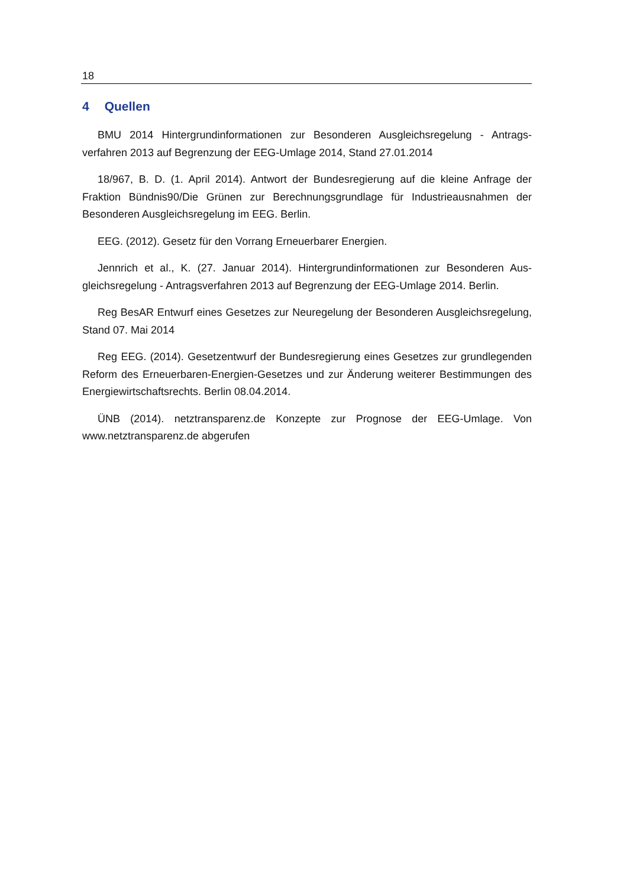18
4 Quellen
BMU 2014 Hintergrundinformationen zur Besonderen Ausgleichsregelung - Antrags­verfahren 2013 auf Begrenzung der EEG-Umlage 2014, Stand 27.01.2014
18/967, B. D. (1. April 2014). Antwort der Bundesregierung auf die kleine Anfrage der Fraktion Bündnis90/Die Grünen zur Berechnungsgrundlage für Industrieausnahmen der Besonderen Ausgleichsregelung im EEG. Berlin.
EEG. (2012). Gesetz für den Vorrang Erneuerbarer Energien.
Jennrich et al., K. (27. Januar 2014). Hintergrundinformationen zur Besonderen Aus­gleichsregelung - Antragsverfahren 2013 auf Begrenzung der EEG-Umlage 2014. Berlin.
Reg BesAR Entwurf eines Gesetzes zur Neuregelung der Besonderen Ausgleichs­regelung, Stand 07. Mai 2014
Reg EEG. (2014). Gesetzentwurf der Bundesregierung eines Gesetzes zur grundle­genden Reform des Erneuerbaren-Energien-Gesetzes und zur Änderung weiterer Best­immungen des Energiewirtschaftsrechts. Berlin 08.04.2014.
ÜNB (2014). netztransparenz.de Konzepte zur Prognose der EEG-Umlage. Von www.netztransparenz.de abgerufen